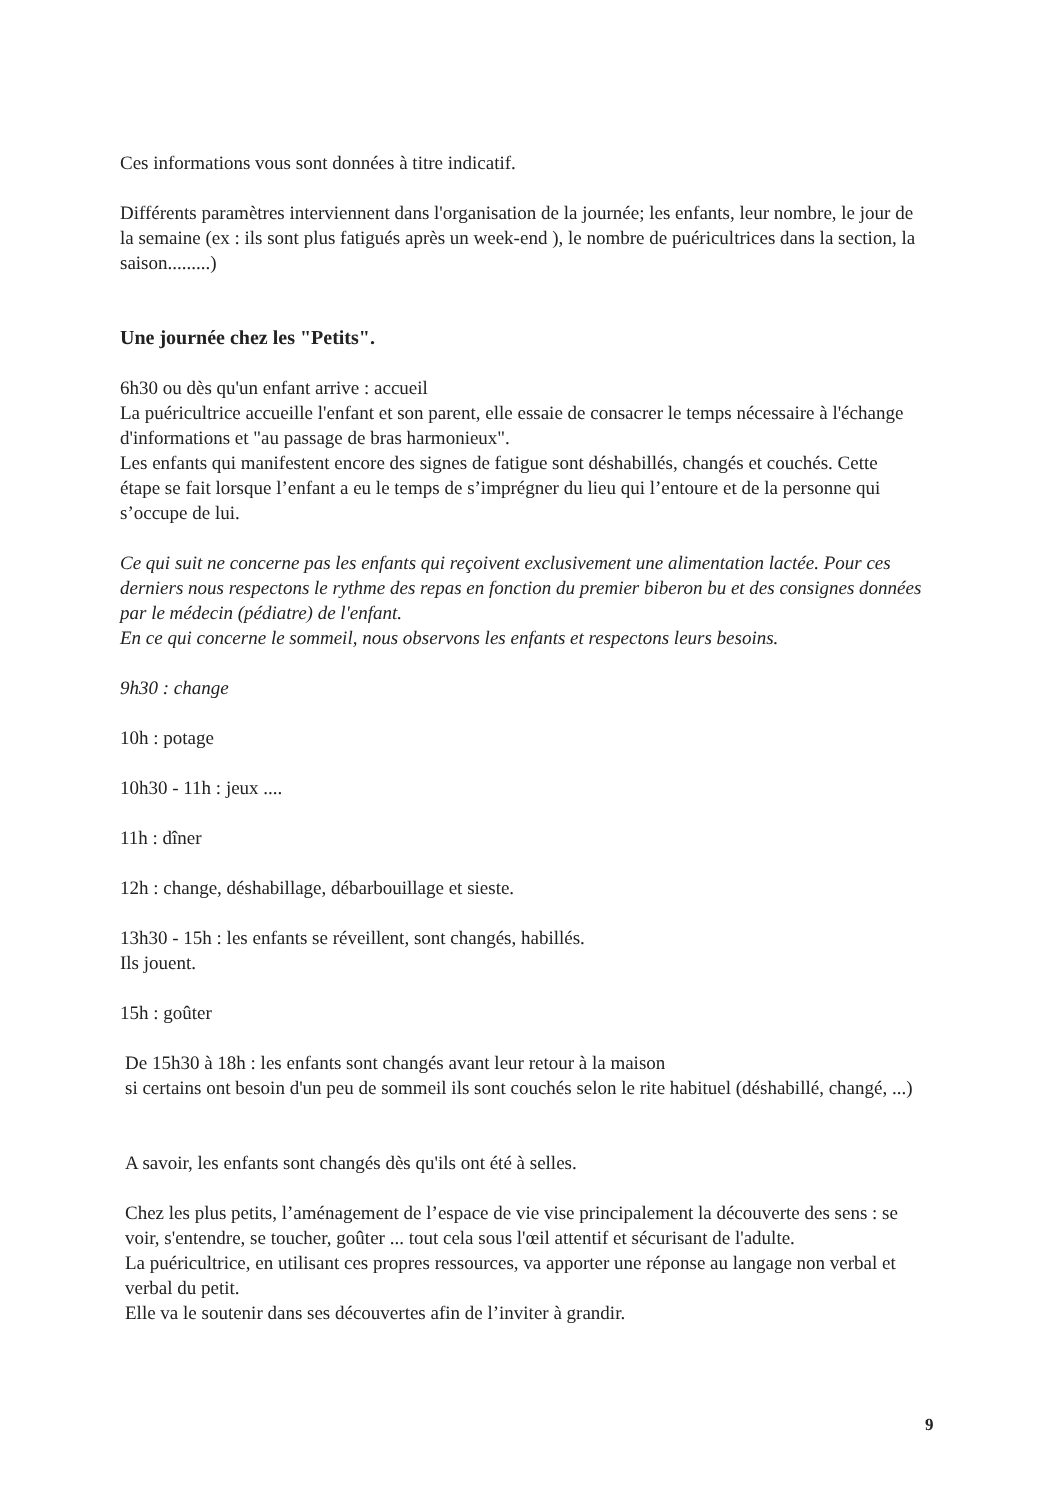Ces informations vous sont données à titre indicatif.
Différents paramètres interviennent dans l'organisation de la journée; les enfants, leur nombre, le jour de la semaine (ex : ils sont plus fatigués après un week-end ), le nombre de puéricultrices dans la section, la saison.........)
Une journée chez les "Petits".
6h30 ou dès qu'un enfant arrive : accueil
La puéricultrice accueille l'enfant et son parent, elle essaie de consacrer le temps nécessaire à l'échange d'informations et "au passage de bras harmonieux".
Les enfants qui manifestent encore des signes de fatigue sont déshabillés, changés et couchés. Cette étape se fait lorsque l’enfant a eu le temps de s’imprégner du lieu qui l’entoure et de la personne qui s’occupe de lui.
Ce qui suit ne concerne pas les enfants qui reçoivent exclusivement une alimentation lactée. Pour ces derniers nous respectons le rythme des repas en fonction du premier biberon bu et des consignes données par le médecin (pédiatre) de l'enfant.
En ce qui concerne le sommeil, nous observons les enfants et respectons leurs besoins.
9h30 : change
10h : potage
10h30 - 11h : jeux ....
11h : dîner
12h : change, déshabillage, débarbouillage et sieste.
13h30 - 15h : les enfants se réveillent, sont changés, habillés.
Ils jouent.
15h : goûter
De 15h30 à 18h : les enfants sont changés avant leur retour à la maison
si certains ont besoin d'un peu de sommeil ils sont couchés selon le rite habituel (déshabillé, changé, ...)
A savoir, les enfants sont changés dès qu'ils ont été à selles.
Chez les plus petits, l’aménagement de l’espace de vie vise principalement la découverte des sens : se voir, s'entendre, se toucher, goûter ... tout cela sous l'œil attentif et sécurisant de l'adulte.
La puéricultrice, en utilisant ces propres ressources, va apporter une réponse au langage non verbal et verbal du petit.
Elle va le soutenir dans ses découvertes afin de l’inviter à grandir.
9